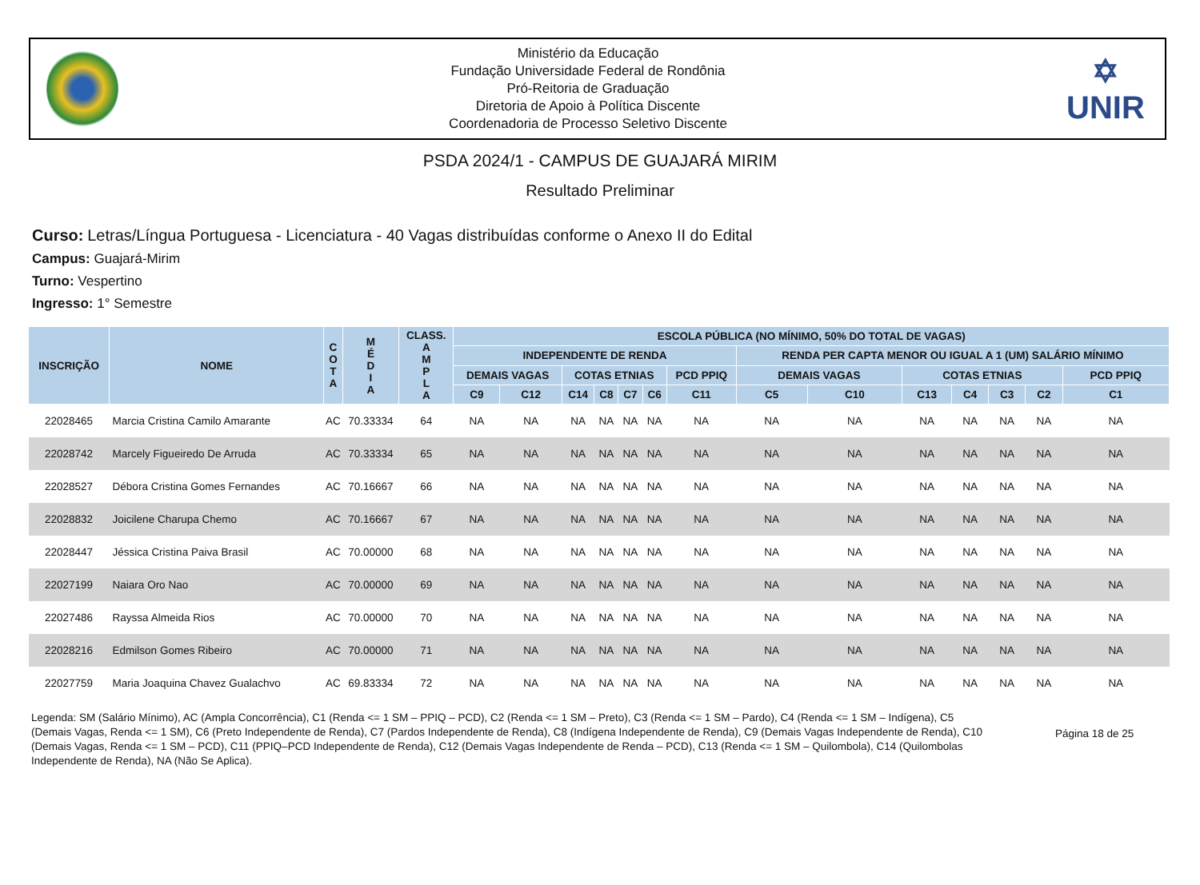Ministério da Educação
Fundação Universidade Federal de Rondônia
Pró-Reitoria de Graduação
Diretoria de Apoio à Política Discente
Coordenadoria de Processo Seletivo Discente
✡
UNIR
PSDA 2024/1 - CAMPUS DE GUAJARÁ MIRIM
Resultado Preliminar
Curso: Letras/Língua Portuguesa - Licenciatura - 40 Vagas distribuídas conforme o Anexo II do Edital
Campus: Guajará-Mirim
Turno: Vespertino
Ingresso: 1° Semestre
| INSCRIÇÃO | NOME | C O T A | M É D I A | CLASS. A M P L A | ESCOLA PÚBLICA (NO MÍNIMO, 50% DO TOTAL DE VAGAS) | | | | | | | | | | | | | |
| --- | --- | --- | --- | --- | --- | --- | --- | --- | --- | --- | --- | --- | --- | --- | --- | --- | --- | --- |
| | | | | | INDEPENDENTE DE RENDA | | | | | | | RENDA PER CAPTA MENOR OU IGUAL A 1 (UM) SALÁRIO MÍNIMO | | | | | | |
| | | | | | DEMAIS VAGAS | | COTAS ETNIAS | | | | PCD PPIQ | DEMAIS VAGAS | | COTAS ETNIAS | | | | PCD PPIQ |
| | | | | | C9 | C12 | C14 | C8 | C7 | C6 | C11 | C5 | C10 | C13 | C4 | C3 | C2 | C1 |
| 22028465 | Marcia Cristina Camilo Amarante | AC | 70.33334 | 64 | NA | NA | NA | NA | NA | NA | NA | NA | NA | NA | NA | NA | NA | NA |
| 22028742 | Marcely Figueiredo De Arruda | AC | 70.33334 | 65 | NA | NA | NA | NA | NA | NA | NA | NA | NA | NA | NA | NA | NA | NA |
| 22028527 | Débora Cristina Gomes Fernandes | AC | 70.16667 | 66 | NA | NA | NA | NA | NA | NA | NA | NA | NA | NA | NA | NA | NA | NA |
| 22028832 | Joicilene Charupa Chemo | AC | 70.16667 | 67 | NA | NA | NA | NA | NA | NA | NA | NA | NA | NA | NA | NA | NA | NA |
| 22028447 | Jéssica Cristina Paiva Brasil | AC | 70.00000 | 68 | NA | NA | NA | NA | NA | NA | NA | NA | NA | NA | NA | NA | NA | NA |
| 22027199 | Naiara Oro Nao | AC | 70.00000 | 69 | NA | NA | NA | NA | NA | NA | NA | NA | NA | NA | NA | NA | NA | NA |
| 22027486 | Rayssa Almeida Rios | AC | 70.00000 | 70 | NA | NA | NA | NA | NA | NA | NA | NA | NA | NA | NA | NA | NA | NA |
| 22028216 | Edmilson Gomes Ribeiro | AC | 70.00000 | 71 | NA | NA | NA | NA | NA | NA | NA | NA | NA | NA | NA | NA | NA | NA |
| 22027759 | Maria Joaquina Chavez Gualachvo | AC | 69.83334 | 72 | NA | NA | NA | NA | NA | NA | NA | NA | NA | NA | NA | NA | NA | NA |
Legenda: SM (Salário Mínimo), AC (Ampla Concorrência), C1 (Renda <= 1 SM – PPIQ – PCD), C2 (Renda <= 1 SM – Preto), C3 (Renda <= 1 SM – Pardo), C4 (Renda <= 1 SM – Indígena), C5 (Demais Vagas, Renda <= 1 SM), C6 (Preto Independente de Renda), C7 (Pardos Independente de Renda), C8 (Indígena Independente de Renda), C9 (Demais Vagas Independente de Renda), C10 (Demais Vagas, Renda <= 1 SM – PCD), C11 (PPIQ–PCD Independente de Renda), C12 (Demais Vagas Independente de Renda – PCD), C13 (Renda <= 1 SM – Quilombola), C14 (Quilombolas Independente de Renda), NA (Não Se Aplica).
Página 18 de 25